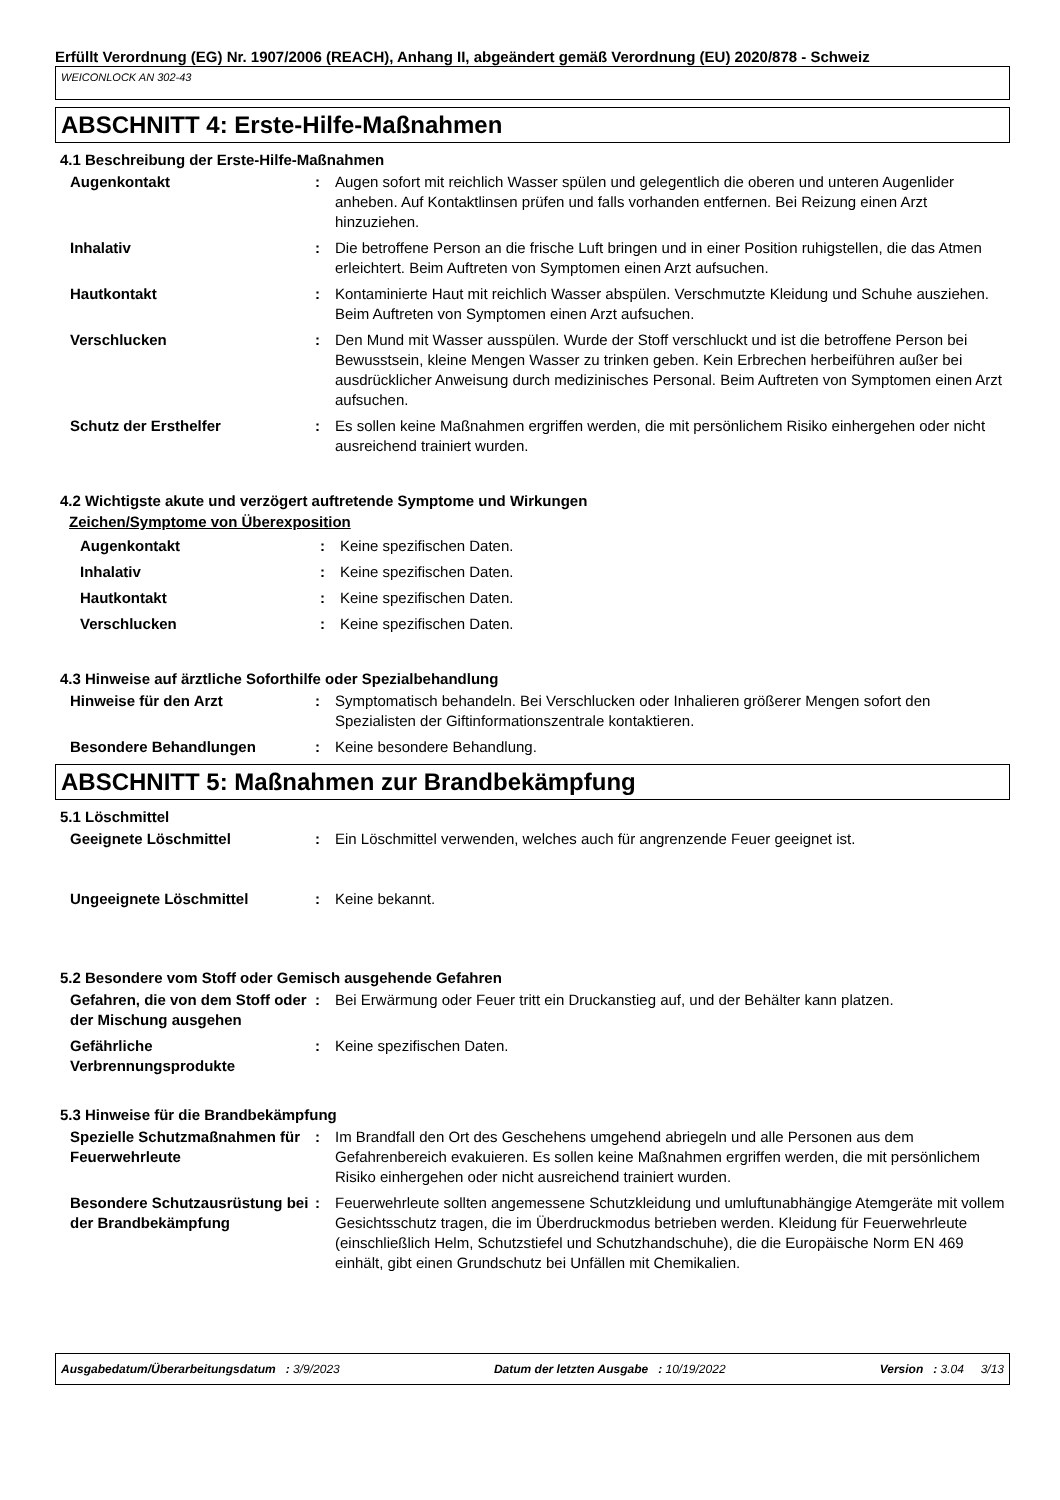Erfüllt Verordnung (EG) Nr. 1907/2006 (REACH), Anhang II, abgeändert gemäß Verordnung (EU) 2020/878 - Schweiz
WEICONLOCK AN 302-43
ABSCHNITT 4: Erste-Hilfe-Maßnahmen
4.1 Beschreibung der Erste-Hilfe-Maßnahmen
Augenkontakt : Augen sofort mit reichlich Wasser spülen und gelegentlich die oberen und unteren Augenlider anheben. Auf Kontaktlinsen prüfen und falls vorhanden entfernen. Bei Reizung einen Arzt hinzuziehen.
Inhalativ : Die betroffene Person an die frische Luft bringen und in einer Position ruhigstellen, die das Atmen erleichtert. Beim Auftreten von Symptomen einen Arzt aufsuchen.
Hautkontakt : Kontaminierte Haut mit reichlich Wasser abspülen. Verschmutzte Kleidung und Schuhe ausziehen. Beim Auftreten von Symptomen einen Arzt aufsuchen.
Verschlucken : Den Mund mit Wasser ausspülen. Wurde der Stoff verschluckt und ist die betroffene Person bei Bewusstsein, kleine Mengen Wasser zu trinken geben. Kein Erbrechen herbeiführen außer bei ausdrücklicher Anweisung durch medizinisches Personal. Beim Auftreten von Symptomen einen Arzt aufsuchen.
Schutz der Ersthelfer : Es sollen keine Maßnahmen ergriffen werden, die mit persönlichem Risiko einhergehen oder nicht ausreichend trainiert wurden.
4.2 Wichtigste akute und verzögert auftretende Symptome und Wirkungen
Zeichen/Symptome von Überexposition
Augenkontakt : Keine spezifischen Daten.
Inhalativ : Keine spezifischen Daten.
Hautkontakt : Keine spezifischen Daten.
Verschlucken : Keine spezifischen Daten.
4.3 Hinweise auf ärztliche Soforthilfe oder Spezialbehandlung
Hinweise für den Arzt : Symptomatisch behandeln. Bei Verschlucken oder Inhalieren größerer Mengen sofort den Spezialisten der Giftinformationszentrale kontaktieren.
Besondere Behandlungen : Keine besondere Behandlung.
ABSCHNITT 5: Maßnahmen zur Brandbekämpfung
5.1 Löschmittel
Geeignete Löschmittel : Ein Löschmittel verwenden, welches auch für angrenzende Feuer geeignet ist.
Ungeeignete Löschmittel : Keine bekannt.
5.2 Besondere vom Stoff oder Gemisch ausgehende Gefahren
Gefahren, die von dem Stoff oder der Mischung ausgehen
: Bei Erwärmung oder Feuer tritt ein Druckanstieg auf, und der Behälter kann platzen.
Gefährliche Verbrennungsprodukte
: Keine spezifischen Daten.
5.3 Hinweise für die Brandbekämpfung
Spezielle Schutzmaßnahmen für Feuerwehrleute
: Im Brandfall den Ort des Geschehens umgehend abriegeln und alle Personen aus dem Gefahrenbereich evakuieren. Es sollen keine Maßnahmen ergriffen werden, die mit persönlichem Risiko einhergehen oder nicht ausreichend trainiert wurden.
Besondere Schutzausrüstung bei der Brandbekämpfung
: Feuerwehrleute sollten angemessene Schutzkleidung und umluftunabhängige Atemgeräte mit vollem Gesichtsschutz tragen, die im Überdruckmodus betrieben werden. Kleidung für Feuerwehrleute (einschließlich Helm, Schutzstiefel und Schutzhandschuhe), die die Europäische Norm EN 469 einhält, gibt einen Grundschutz bei Unfällen mit Chemikalien.
Ausgabedatum/Überarbeitungsdatum : 3/9/2023 Datum der letzten Ausgabe : 10/19/2022 Version : 3.04 3/13